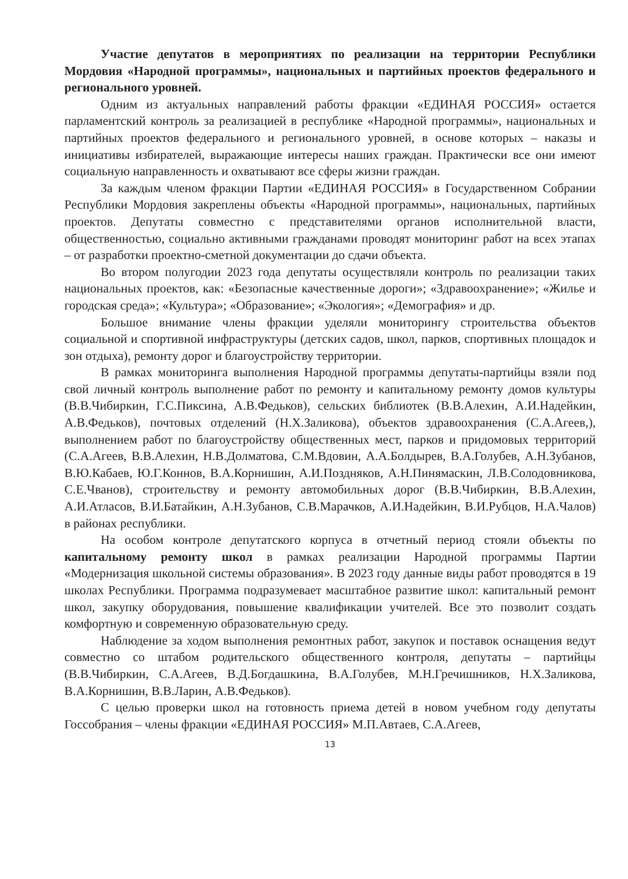Участие депутатов в мероприятиях по реализации на территории Республики Мордовия «Народной программы», национальных и партийных проектов федерального и регионального уровней.
Одним из актуальных направлений работы фракции «ЕДИНАЯ РОССИЯ» остается парламентский контроль за реализацией в республике «Народной программы», национальных и партийных проектов федерального и регионального уровней, в основе которых – наказы и инициативы избирателей, выражающие интересы наших граждан. Практически все они имеют социальную направленность и охватывают все сферы жизни граждан.
За каждым членом фракции Партии «ЕДИНАЯ РОССИЯ» в Государственном Собрании Республики Мордовия закреплены объекты «Народной программы», национальных, партийных проектов. Депутаты совместно с представителями органов исполнительной власти, общественностью, социально активными гражданами проводят мониторинг работ на всех этапах – от разработки проектно-сметной документации до сдачи объекта.
Во втором полугодии 2023 года депутаты осуществляли контроль по реализации таких национальных проектов, как: «Безопасные качественные дороги»; «Здравоохранение»; «Жилье и городская среда»; «Культура»; «Образование»; «Экология»; «Демография» и др.
Большое внимание члены фракции уделяли мониторингу строительства объектов социальной и спортивной инфраструктуры (детских садов, школ, парков, спортивных площадок и зон отдыха), ремонту дорог и благоустройству территории.
В рамках мониторинга выполнения Народной программы депутаты-партийцы взяли под свой личный контроль выполнение работ по ремонту и капитальному ремонту домов культуры (В.В.Чибиркин, Г.С.Пиксина, А.В.Федьков), сельских библиотек (В.В.Алехин, А.И.Надейкин, А.В.Федьков), почтовых отделений (Н.Х.Заликова), объектов здравоохранения (С.А.Агеев,), выполнением работ по благоустройству общественных мест, парков и придомовых территорий (С.А.Агеев, В.В.Алехин, Н.В.Долматова, С.М.Вдовин, А.А.Болдырев, В.А.Голубев, А.Н.Зубанов, В.Ю.Кабаев, Ю.Г.Коннов, В.А.Корнишин, А.И.Поздняков, А.Н.Пинямаскин, Л.В.Солодовникова, С.Е.Чванов), строительству и ремонту автомобильных дорог (В.В.Чибиркин, В.В.Алехин, А.И.Атласов, В.И.Батайкин, А.Н.Зубанов, С.В.Марачков, А.И.Надейкин, В.И.Рубцов, Н.А.Чалов) в районах республики.
На особом контроле депутатского корпуса в отчетный период стояли объекты по капитальному ремонту школ в рамках реализации Народной программы Партии «Модернизация школьной системы образования». В 2023 году данные виды работ проводятся в 19 школах Республики. Программа подразумевает масштабное развитие школ: капитальный ремонт школ, закупку оборудования, повышение квалификации учителей. Все это позволит создать комфортную и современную образовательную среду.
Наблюдение за ходом выполнения ремонтных работ, закупок и поставок оснащения ведут совместно со штабом родительского общественного контроля, депутаты – партийцы (В.В.Чибиркин, С.А.Агеев, В.Д.Богдашкина, В.А.Голубев, М.Н.Гречишников, Н.Х.Заликова, В.А.Корнишин, В.В.Ларин, А.В.Федьков).
С целью проверки школ на готовность приема детей в новом учебном году депутаты Госсобрания – члены фракции «ЕДИНАЯ РОССИЯ» М.П.Автаев, С.А.Агеев,
13